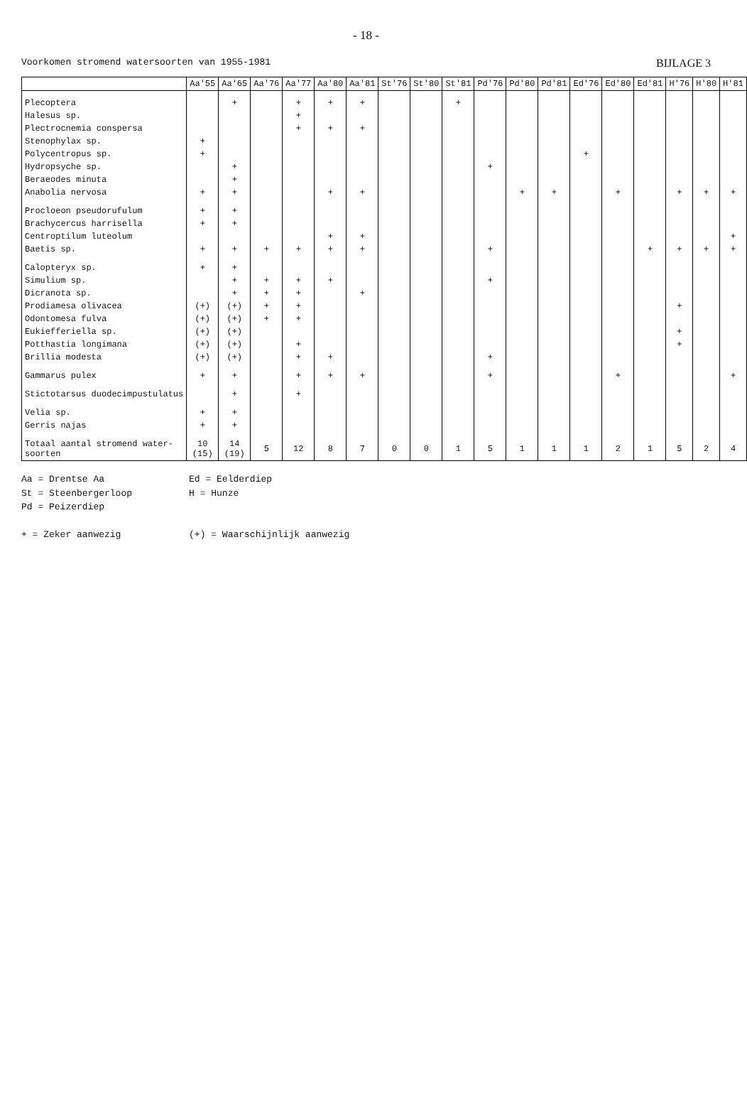- 18 -
Voorkomen stromend watersoorten van 1955-1981 BIJLAGE 3
| | Aa'55 | Aa'65 | Aa'76 | Aa'77 | Aa'80 | Aa'81 | St'76 | St'80 | St'81 | Pd'76 | Pd'80 | Pd'81 | Ed'76 | Ed'80 | Ed'81 | H'76 | H'80 | H'81 |
| --- | --- | --- | --- | --- | --- | --- | --- | --- | --- | --- | --- | --- | --- | --- | --- | --- | --- | --- |
| Plecoptera | | + | | + | + | + | | | + | | | | | | | | | |
| Halesus sp. | | | | + | | | | | | | | | | | | | | |
| Plectrocnemia conspersa | | | | + | + | + | | | | | | | | | | | | |
| Stenophylax sp. | + | | | | | | | | | | | | | | | | | |
| Polycentropus sp. | + | | | | | | | | | | | | + | | | | | |
| Hydropsyche sp. | | + | | | | | | | | + | | | | | | | | |
| Beraeodes minuta | | + | | | | | | | | | | | | | | | | |
| Anabolia nervosa | + | + | | | + | + | | | | | + | + | | + | | + | + | + |
| Procloeon pseudorufulum | + | + | | | | | | | | | | | | | | | | |
| Brachycercus harrisella | + | + | | | | | | | | | | | | | | | | |
| Centroptilum luteolum | | | | | + | + | | | | | | | | | | | | + |
| Baetis sp. | + | + | + | + | + | + | | | | + | | | | | + | + | + | + |
| Calopteryx sp. | + | + | | | | | | | | | | | | | | | | |
| Simulium sp. | | + | + | + | + | | | | | + | | | | | | | | |
| Dicranota sp. | | + | + | + | | + | | | | | | | | | | | | |
| Prodiamesa olivacea | (+) | (+) | + | + | | | | | | | | | | | | + | | |
| Odontomesa fulva | (+) | (+) | + | + | | | | | | | | | | | | | | |
| Eukiefferiella sp. | (+) | (+) | | | | | | | | | | | | | | + | | |
| Potthastia longimana | (+) | (+) | | + | | | | | | | | | | | | + | | |
| Brillia modesta | (+) | (+) | | + | + | | | | | + | | | | | | | | |
| Gammarus pulex | + | + | | + | + | + | | | | + | | | | + | | | | + |
| Stictotarsus duodecimpustulatus | | + | | + | | | | | | | | | | | | | | |
| Velia sp. | + | + | | | | | | | | | | | | | | | | |
| Gerris najas | + | + | | | | | | | | | | | | | | | | |
| Totaal aantal stromend water- soorten | 10 (15) | 14 (19) | 5 | 12 | 8 | 7 | 0 | 0 | 1 | 5 | 1 | 1 | 1 | 2 | 1 | 5 | 2 | 4 |
Aa = Drentse Aa
St = Steenbergerloop
Pd = Peizerdiep
+ = Zeker aanwezig
Ed = Eelderdiep
H = Hunze
(+) = Waarschijnlijk aanwezig